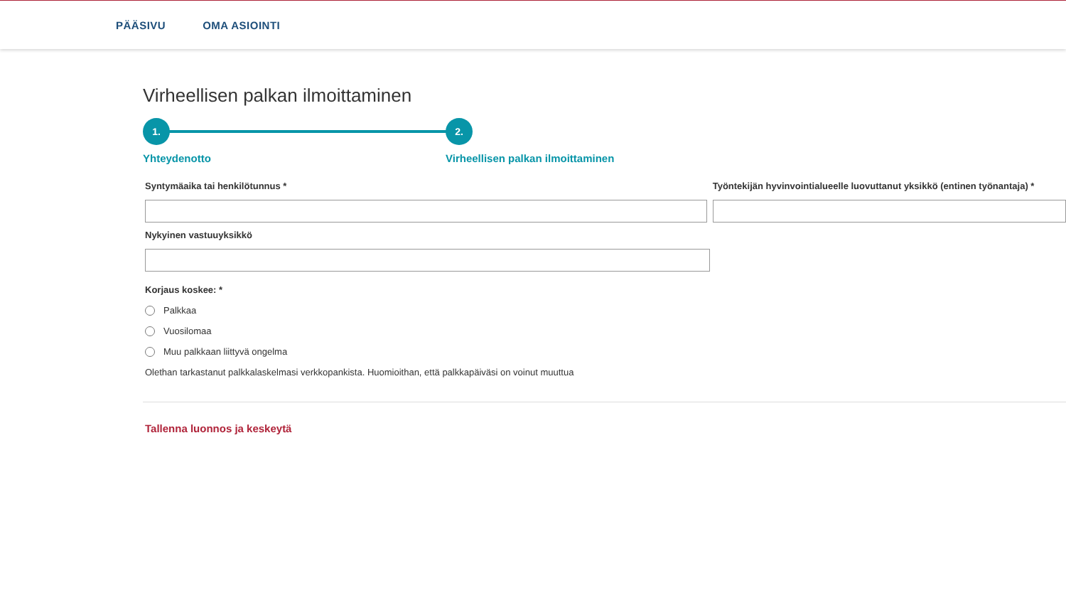PÄÄSIVU OMA ASIOINTI
Virheellisen palkan ilmoittaminen
1. 2.
Yhteydenotto
Virheellisen palkan ilmoittaminen
Syntymäaika tai henkilötunnus * Työntekijän hyvinvointialueelle luovuttanut yksikkö (entinen työnantaja) *
Nykyinen vastuuyksikkö
Korjaus koskee: *
Palkkaa
Vuosilomaa
Muu palkkaan liittyvä ongelma
Olethan tarkastanut palkkalaskelmasi verkkopankista. Huomioithan, että palkkapäiväsi on voinut muuttua
Tallenna luonnos ja keskeytä